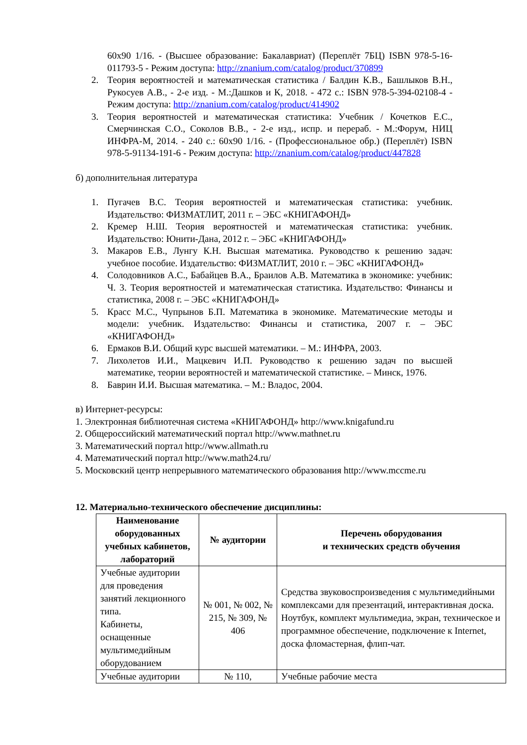60x90 1/16. - (Высшее образование: Бакалавриат) (Переплёт 7БЦ) ISBN 978-5-16-011793-5 - Режим доступа: http://znanium.com/catalog/product/370899
2. Теория вероятностей и математическая статистика / Балдин К.В., Башлыков В.Н., Рукосуев А.В., - 2-е изд. - М.:Дашков и К, 2018. - 472 с.: ISBN 978-5-394-02108-4 - Режим доступа: http://znanium.com/catalog/product/414902
3. Теория вероятностей и математическая статистика: Учебник / Кочетков Е.С., Смерчинская С.О., Соколов В.В., - 2-е изд., испр. и перераб. - М.:Форум, НИЦ ИНФРА-М, 2014. - 240 с.: 60x90 1/16. - (Профессиональное обр.) (Переплёт) ISBN 978-5-91134-191-6 - Режим доступа: http://znanium.com/catalog/product/447828
б) дополнительная литература
1. Пугачев В.С. Теория вероятностей и математическая статистика: учебник. Издательство: ФИЗМАТЛИТ, 2011 г. – ЭБС «КНИГАФОНД»
2. Кремер Н.Ш. Теория вероятностей и математическая статистика: учебник. Издательство: Юнити-Дана, 2012 г. – ЭБС «КНИГАФОНД»
3. Макаров Е.В., Лунгу К.Н. Высшая математика. Руководство к решению задач: учебное пособие. Издательство: ФИЗМАТЛИТ, 2010 г. – ЭБС «КНИГАФОНД»
4. Солодовников А.С., Бабайцев В.А., Браилов А.В. Математика в экономике: учебник: Ч. 3. Теория вероятностей и математическая статистика. Издательство: Финансы и статистика, 2008 г. – ЭБС «КНИГАФОНД»
5. Красс М.С., Чупрынов Б.П. Математика в экономике. Математические методы и модели: учебник. Издательство: Финансы и статистика, 2007 г. – ЭБС «КНИГАФОНД»
6. Ермаков В.И. Общий курс высшей математики. – М.: ИНФРА, 2003.
7. Лихолетов И.И., Мацкевич И.П. Руководство к решению задач по высшей математике, теории вероятностей и математической статистике. – Минск, 1976.
8. Баврин И.И. Высшая математика. – М.: Владос, 2004.
в) Интернет-ресурсы:
1. Электронная библиотечная система «КНИГАФОНД» http://www.knigafund.ru
2. Общероссийский математический портал http://www.mathnet.ru
3. Математический портал http://www.allmath.ru
4. Математический портал http://www.math24.ru/
5. Московский центр непрерывного математического образования http://www.mccme.ru
12. Материально-технического обеспечение дисциплины:
| Наименование оборудованных учебных кабинетов, лабораторий | № аудитории | Перечень оборудования и технических средств обучения |
| --- | --- | --- |
| Учебные аудитории для проведения занятий лекционного типа. Кабинеты, оснащенные мультимедийным оборудованием | № 001, № 002, № 215, № 309, № 406 | Средства звуковоспроизведения с мультимедийными комплексами для презентаций, интерактивная доска. Ноутбук, комплект мультимедиа, экран, техническое и программное обеспечение, подключение к Internet, доска фломастерная, флип-чат. |
| Учебные аудитории | № 110, | Учебные рабочие места |